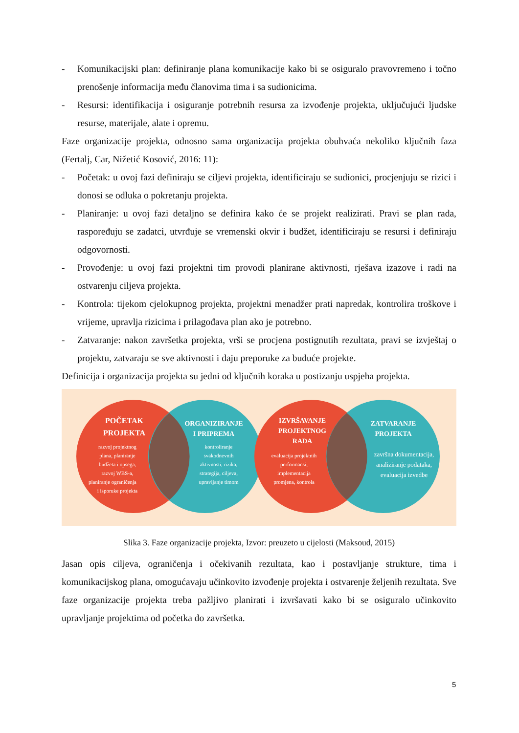- Komunikacijski plan: definiranje plana komunikacije kako bi se osiguralo pravovremeno i točno prenošenje informacija među članovima tima i sa sudionicima.
- Resursi: identifikacija i osiguranje potrebnih resursa za izvođenje projekta, uključujući ljudske resurse, materijale, alate i opremu.
Faze organizacije projekta, odnosno sama organizacija projekta obuhvaća nekoliko ključnih faza (Fertalj, Car, Nižetić Kosović, 2016: 11):
- Početak: u ovoj fazi definiraju se ciljevi projekta, identificiraju se sudionici, procjenjuju se rizici i donosi se odluka o pokretanju projekta.
- Planiranje: u ovoj fazi detaljno se definira kako će se projekt realizirati. Pravi se plan rada, raspoređuju se zadatci, utvrđuje se vremenski okvir i budžet, identificiraju se resursi i definiraju odgovornosti.
- Provođenje: u ovoj fazi projektni tim provodi planirane aktivnosti, rješava izazove i radi na ostvarenju ciljeva projekta.
- Kontrola: tijekom cjelokupnog projekta, projektni menadžer prati napredak, kontrolira troškove i vrijeme, upravlja rizicima i prilagođava plan ako je potrebno.
- Zatvaranje: nakon završetka projekta, vrši se procjena postignutih rezultata, pravi se izvještaj o projektu, zatvaraju se sve aktivnosti i daju preporuke za buduće projekte.
Definicija i organizacija projekta su jedni od ključnih koraka u postizanju uspjeha projekta.
POČETAK PROJEKTA
razvoj projektnog plana, planiranje budžeta i opsega, razvoj WBS-a, planiranje ograničenja i isporuke projekta
ORGANIZIRANJE I PRIPREMA
kontroliranje svakodnevnih aktivnosti, rizika, strategija, ciljeva, upravljanje timom
IZVRŠAVANJE PROJEKTNOG RADA
evaluacija projektnih performansi, implementacija promjena, kontrola
ZATVARANJE PROJEKTA
završna dokumentacija, analiziranje podataka, evaluacija izvedbe
Slika 3. Faze organizacije projekta, Izvor: preuzeto u cijelosti (Maksoud, 2015)
Jasan opis ciljeva, ograničenja i očekivanih rezultata, kao i postavljanje strukture, tima i komunikacijskog plana, omogućavaju učinkovito izvođenje projekta i ostvarenje željenih rezultata. Sve faze organizacije projekta treba pažljivo planirati i izvršavati kako bi se osiguralo učinkovito upravljanje projektima od početka do završetka.
5